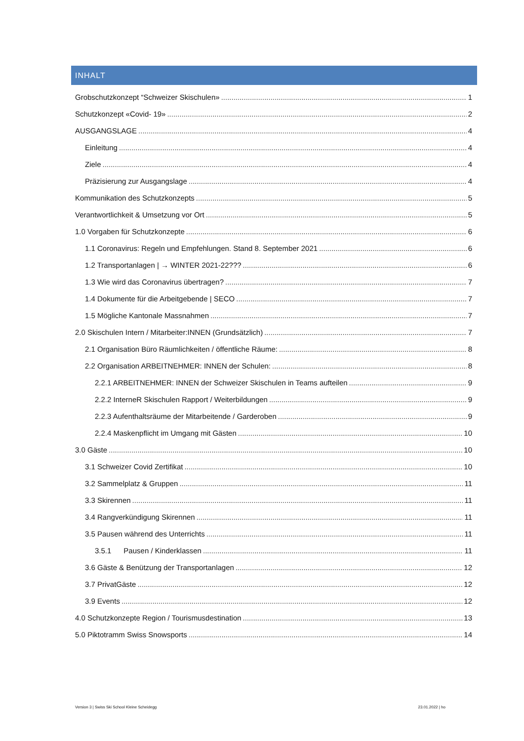INHALT
Grobschutzkonzept “Schweizer Skischulen» 1
Schutzkonzept «Covid- 19» 2
AUSGANGSLAGE 4
Einleitung 4
Ziele 4
Präzisierung zur Ausgangslage 4
Kommunikation des Schutzkonzepts 5
Verantwortlichkeit & Umsetzung vor Ort 5
1.0 Vorgaben für Schutzkonzepte 6
1.1 Coronavirus: Regeln und Empfehlungen. Stand 8. September 2021 6
1.2 Transportanlagen | → WINTER 2021-22??? 6
1.3 Wie wird das Coronavirus übertragen? 7
1.4 Dokumente für die Arbeitgebende | SECO 7
1.5 Mögliche Kantonale Massnahmen 7
2.0 Skischulen Intern / Mitarbeiter:INNEN (Grundsätzlich) 7
2.1 Organisation Büro Räumlichkeiten / öffentliche Räume: 8
2.2 Organisation ARBEITNEHMER: INNEN der Schulen: 8
2.2.1 ARBEITNEHMER: INNEN der Schweizer Skischulen in Teams aufteilen 9
2.2.2 InterneR Skischulen Rapport / Weiterbildungen 9
2.2.3 Aufenthaltsräume der Mitarbeitende / Garderoben 9
2.2.4 Maskenpflicht im Umgang mit Gästen 10
3.0 Gäste 10
3.1 Schweizer Covid Zertifikat 10
3.2 Sammelplatz & Gruppen 11
3.3 Skirennen 11
3.4 Rangverkündigung Skirennen 11
3.5 Pausen während des Unterrichts 11
3.5.1 Pausen / Kinderklassen 11
3.6 Gäste & Benützung der Transportanlagen 12
3.7 PrivatGäste 12
3.9 Events 12
4.0 Schutzkonzepte Region / Tourismusdestination 13
5.0 Piktotramm Swiss Snowsports 14
Version 3 | Swiss Ski School Kleine Scheidegg 23.01.2022 | ho